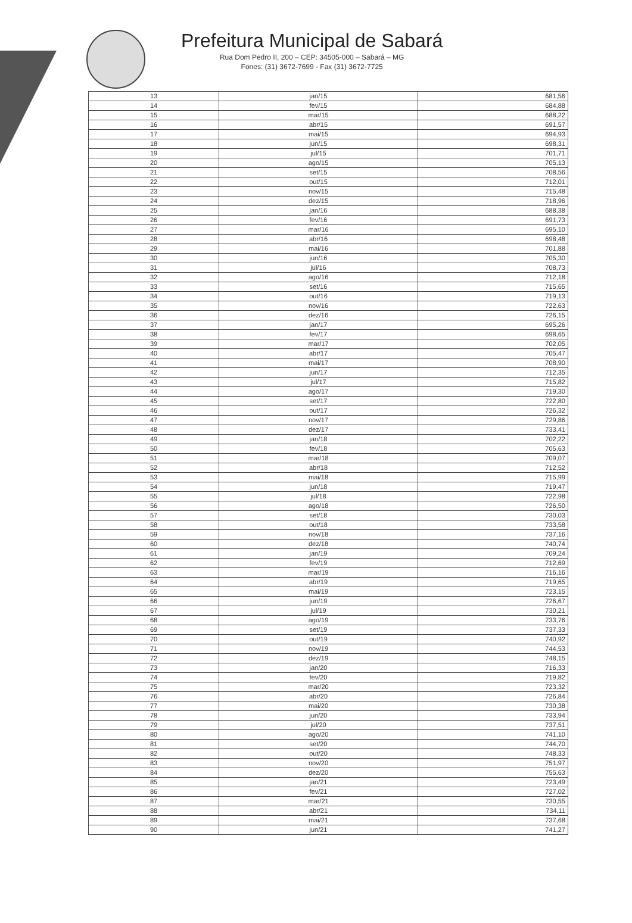Prefeitura Municipal de Sabará
Rua Dom Pedro II, 200 – CEP: 34505-000 – Sabará – MG
Fones: (31) 3672-7699 - Fax (31) 3672-7725
| 13 | jan/15 | 681,56 |
| 14 | fev/15 | 684,88 |
| 15 | mar/15 | 688,22 |
| 16 | abr/15 | 691,57 |
| 17 | mai/15 | 694,93 |
| 18 | jun/15 | 698,31 |
| 19 | jul/15 | 701,71 |
| 20 | ago/15 | 705,13 |
| 21 | set/15 | 708,56 |
| 22 | out/15 | 712,01 |
| 23 | nov/15 | 715,48 |
| 24 | dez/15 | 718,96 |
| 25 | jan/16 | 688,38 |
| 26 | fev/16 | 691,73 |
| 27 | mar/16 | 695,10 |
| 28 | abr/16 | 698,48 |
| 29 | mai/16 | 701,88 |
| 30 | jun/16 | 705,30 |
| 31 | jul/16 | 708,73 |
| 32 | ago/16 | 712,18 |
| 33 | set/16 | 715,65 |
| 34 | out/16 | 719,13 |
| 35 | nov/16 | 722,63 |
| 36 | dez/16 | 726,15 |
| 37 | jan/17 | 695,26 |
| 38 | fev/17 | 698,65 |
| 39 | mar/17 | 702,05 |
| 40 | abr/17 | 705,47 |
| 41 | mai/17 | 708,90 |
| 42 | jun/17 | 712,35 |
| 43 | jul/17 | 715,82 |
| 44 | ago/17 | 719,30 |
| 45 | set/17 | 722,80 |
| 46 | out/17 | 726,32 |
| 47 | nov/17 | 729,86 |
| 48 | dez/17 | 733,41 |
| 49 | jan/18 | 702,22 |
| 50 | fev/18 | 705,63 |
| 51 | mar/18 | 709,07 |
| 52 | abr/18 | 712,52 |
| 53 | mai/18 | 715,99 |
| 54 | jun/18 | 719,47 |
| 55 | jul/18 | 722,98 |
| 56 | ago/18 | 726,50 |
| 57 | set/18 | 730,03 |
| 58 | out/18 | 733,58 |
| 59 | nov/18 | 737,16 |
| 60 | dez/18 | 740,74 |
| 61 | jan/19 | 709,24 |
| 62 | fev/19 | 712,69 |
| 63 | mar/19 | 716,16 |
| 64 | abr/19 | 719,65 |
| 65 | mai/19 | 723,15 |
| 66 | jun/19 | 726,67 |
| 67 | jul/19 | 730,21 |
| 68 | ago/19 | 733,76 |
| 69 | set/19 | 737,33 |
| 70 | out/19 | 740,92 |
| 71 | nov/19 | 744,53 |
| 72 | dez/19 | 748,15 |
| 73 | jan/20 | 716,33 |
| 74 | fev/20 | 719,82 |
| 75 | mar/20 | 723,32 |
| 76 | abr/20 | 726,84 |
| 77 | mai/20 | 730,38 |
| 78 | jun/20 | 733,94 |
| 79 | jul/20 | 737,51 |
| 80 | ago/20 | 741,10 |
| 81 | set/20 | 744,70 |
| 82 | out/20 | 748,33 |
| 83 | nov/20 | 751,97 |
| 84 | dez/20 | 755,63 |
| 85 | jan/21 | 723,49 |
| 86 | fev/21 | 727,02 |
| 87 | mar/21 | 730,55 |
| 88 | abr/21 | 734,11 |
| 89 | mai/21 | 737,68 |
| 90 | jun/21 | 741,27 |